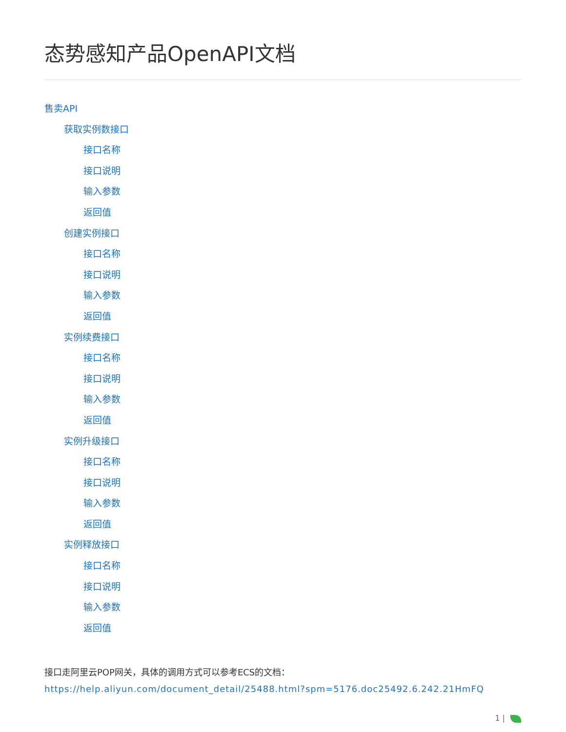态势感知产品OpenAPI文档
售卖API
获取实例数接口
接口名称
接口说明
输入参数
返回值
创建实例接口
接口名称
接口说明
输入参数
返回值
实例续费接口
接口名称
接口说明
输入参数
返回值
实例升级接口
接口名称
接口说明
输入参数
返回值
实例释放接口
接口名称
接口说明
输入参数
返回值
接口走阿里云POP网关，具体的调用方式可以参考ECS的文档：
https://help.aliyun.com/document_detail/25488.html?spm=5176.doc25492.6.242.21HmFQ
1 |